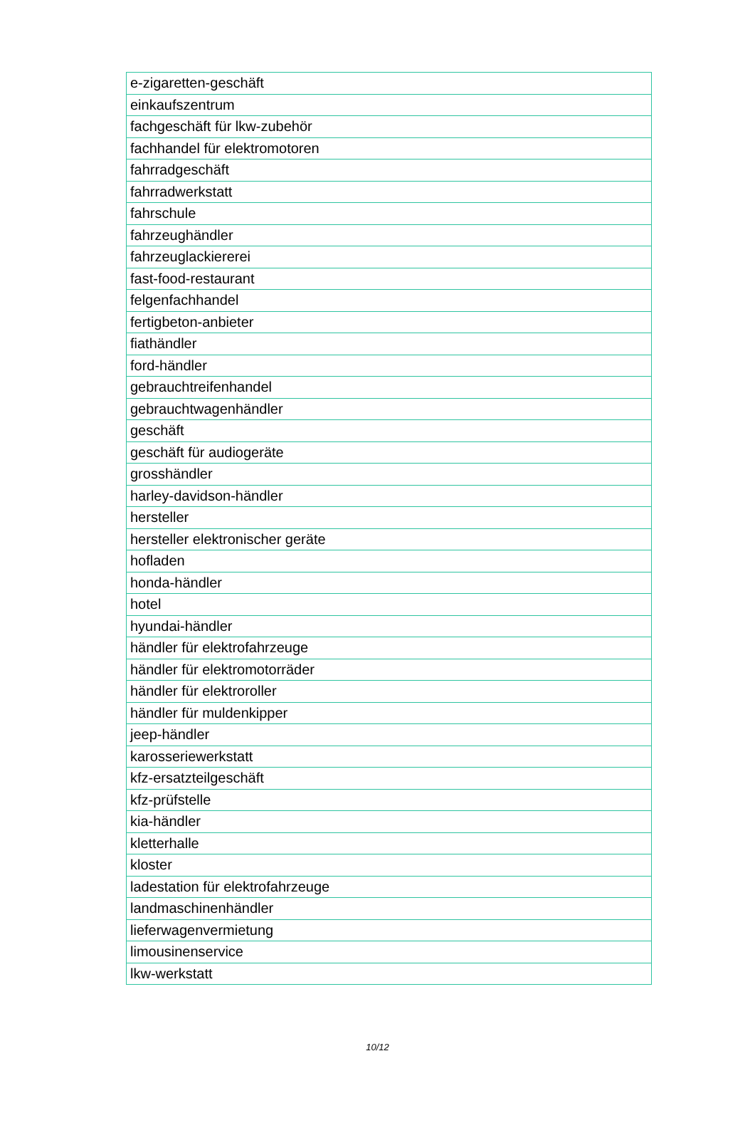| e-zigaretten-geschäft |
| einkaufszentrum |
| fachgeschäft für lkw-zubehör |
| fachhandel für elektromotoren |
| fahrradgeschäft |
| fahrradwerkstatt |
| fahrschule |
| fahrzeughändler |
| fahrzeuglackiererei |
| fast-food-restaurant |
| felgenfachhandel |
| fertigbeton-anbieter |
| fiathändler |
| ford-händler |
| gebrauchtreifenhandel |
| gebrauchtwagenhändler |
| geschäft |
| geschäft für audiogeräte |
| grosshändler |
| harley-davidson-händler |
| hersteller |
| hersteller elektronischer geräte |
| hofladen |
| honda-händler |
| hotel |
| hyundai-händler |
| händler für elektrofahrzeuge |
| händler für elektromotorräder |
| händler für elektroroller |
| händler für muldenkipper |
| jeep-händler |
| karosseriewerkstatt |
| kfz-ersatzteilgeschäft |
| kfz-prüfstelle |
| kia-händler |
| kletterhalle |
| kloster |
| ladestation für elektrofahrzeuge |
| landmaschinenhändler |
| lieferwagenvermietung |
| limousinenservice |
| lkw-werkstatt |
10/12